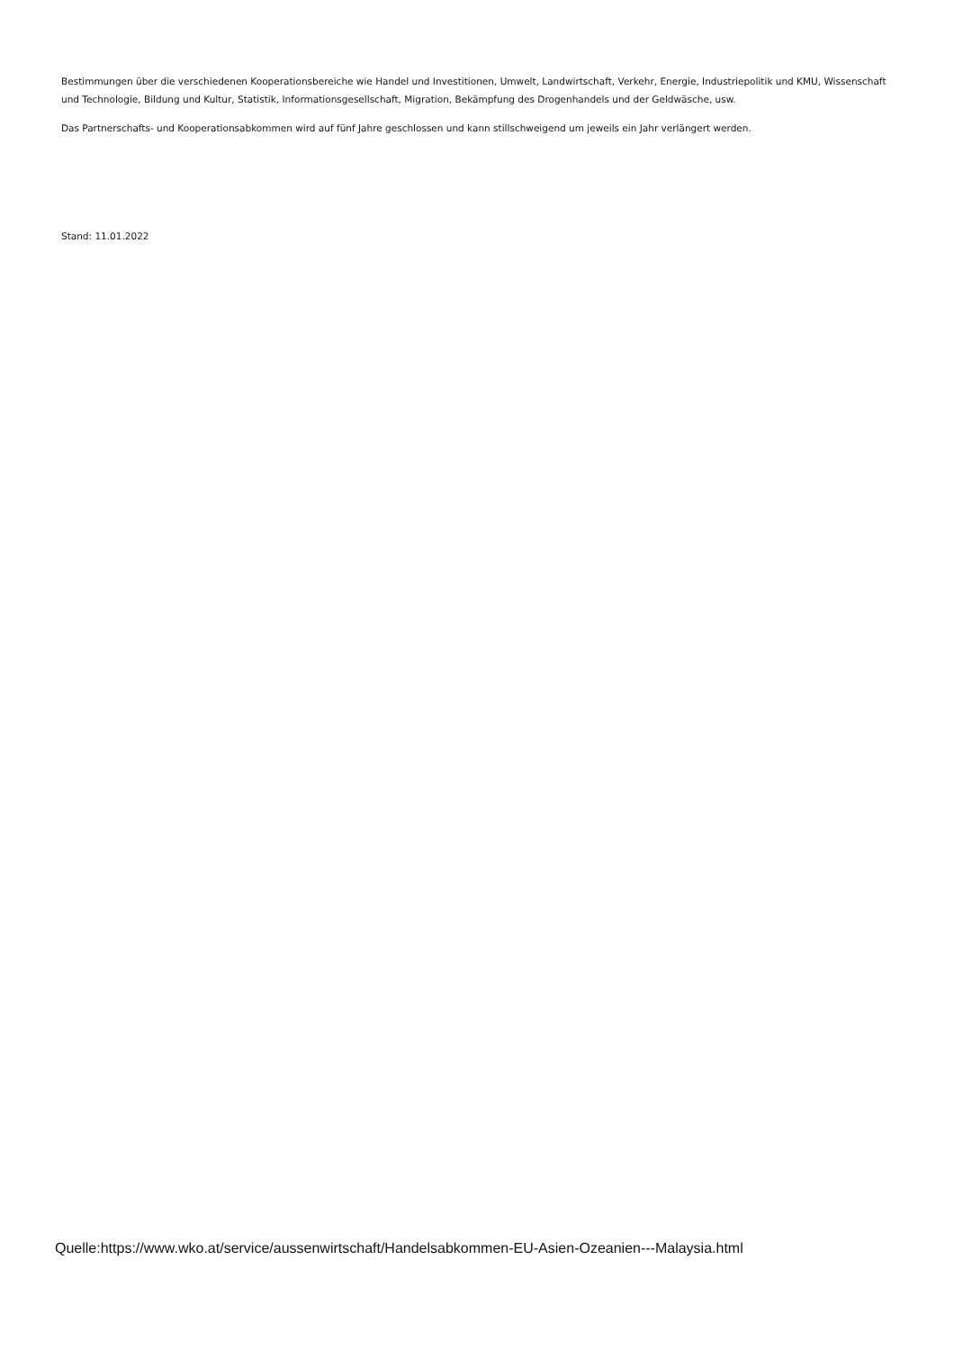Bestimmungen über die verschiedenen Kooperationsbereiche wie Handel und Investitionen, Umwelt, Landwirtschaft, Verkehr, Energie, Industriepolitik und KMU, Wissenschaft und Technologie, Bildung und Kultur, Statistik, Informationsgesellschaft, Migration, Bekämpfung des Drogenhandels und der Geldwäsche, usw.
Das Partnerschafts- und Kooperationsabkommen wird auf fünf Jahre geschlossen und kann stillschweigend um jeweils ein Jahr verlängert werden.
Stand: 11.01.2022
Quelle:https://www.wko.at/service/aussenwirtschaft/Handelsabkommen-EU-Asien-Ozeanien---Malaysia.html